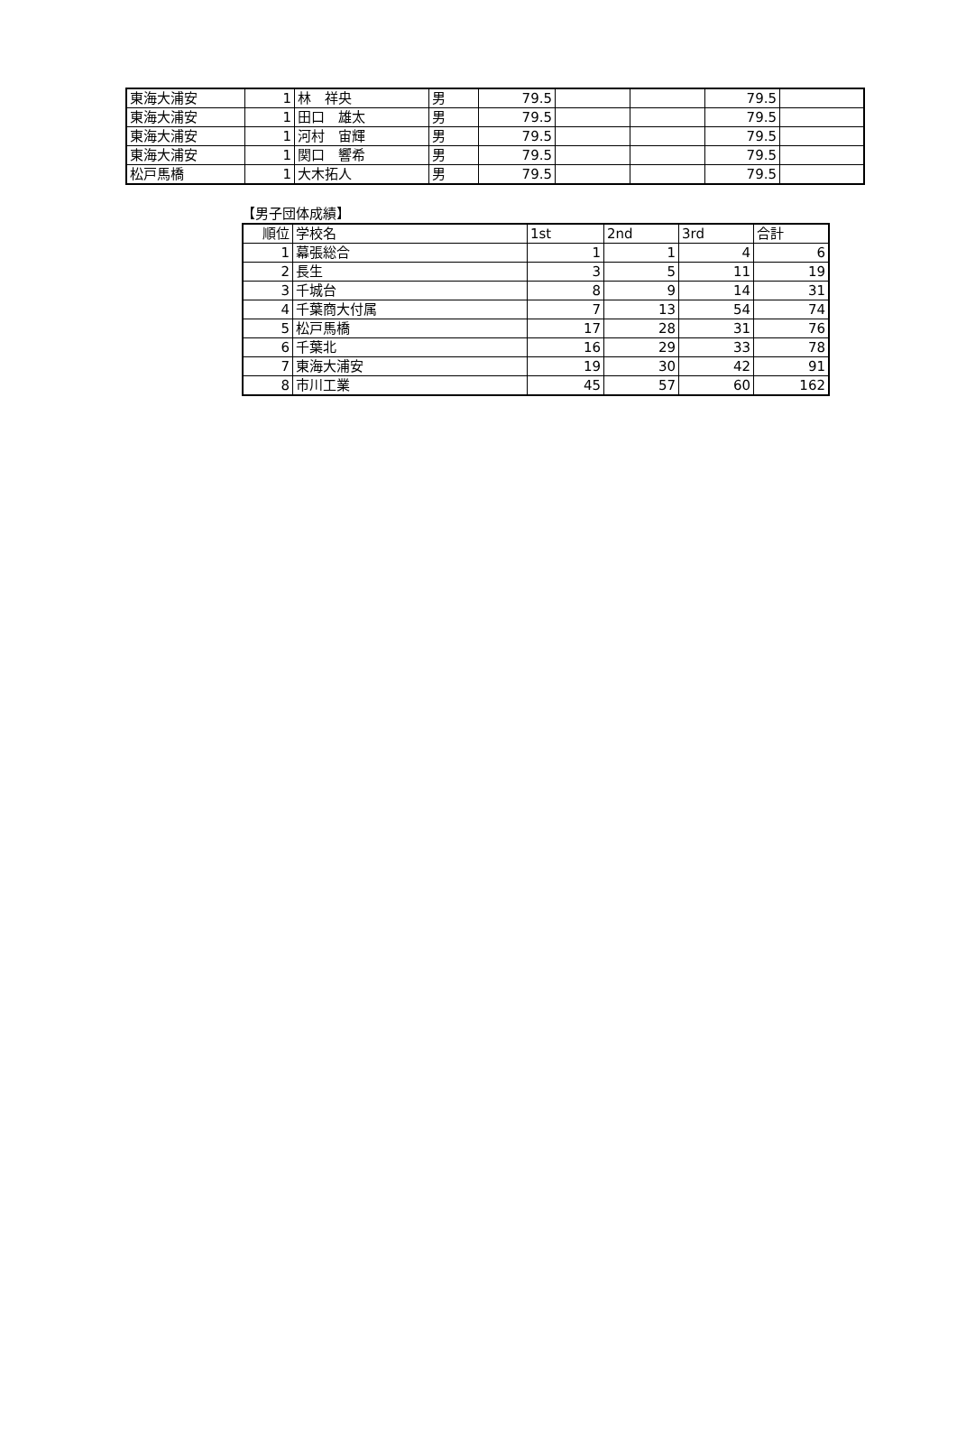| 東海大浦安 | 1 | 林 祥央 | 男 | 79.5 | | | 79.5 | |
| 東海大浦安 | 1 | 田口 雄太 | 男 | 79.5 | | | 79.5 | |
| 東海大浦安 | 1 | 河村 宙輝 | 男 | 79.5 | | | 79.5 | |
| 東海大浦安 | 1 | 関口 響希 | 男 | 79.5 | | | 79.5 | |
| 松戸馬橋 | 1 | 大木拓人 | 男 | 79.5 | | | 79.5 | |
【男子団体成績】
| 順位 | 学校名 | 1st | 2nd | 3rd | 合計 |
| --- | --- | --- | --- | --- | --- |
| 1 | 幕張総合 | 1 | 1 | 4 | 6 |
| 2 | 長生 | 3 | 5 | 11 | 19 |
| 3 | 千城台 | 8 | 9 | 14 | 31 |
| 4 | 千葉商大付属 | 7 | 13 | 54 | 74 |
| 5 | 松戸馬橋 | 17 | 28 | 31 | 76 |
| 6 | 千葉北 | 16 | 29 | 33 | 78 |
| 7 | 東海大浦安 | 19 | 30 | 42 | 91 |
| 8 | 市川工業 | 45 | 57 | 60 | 162 |